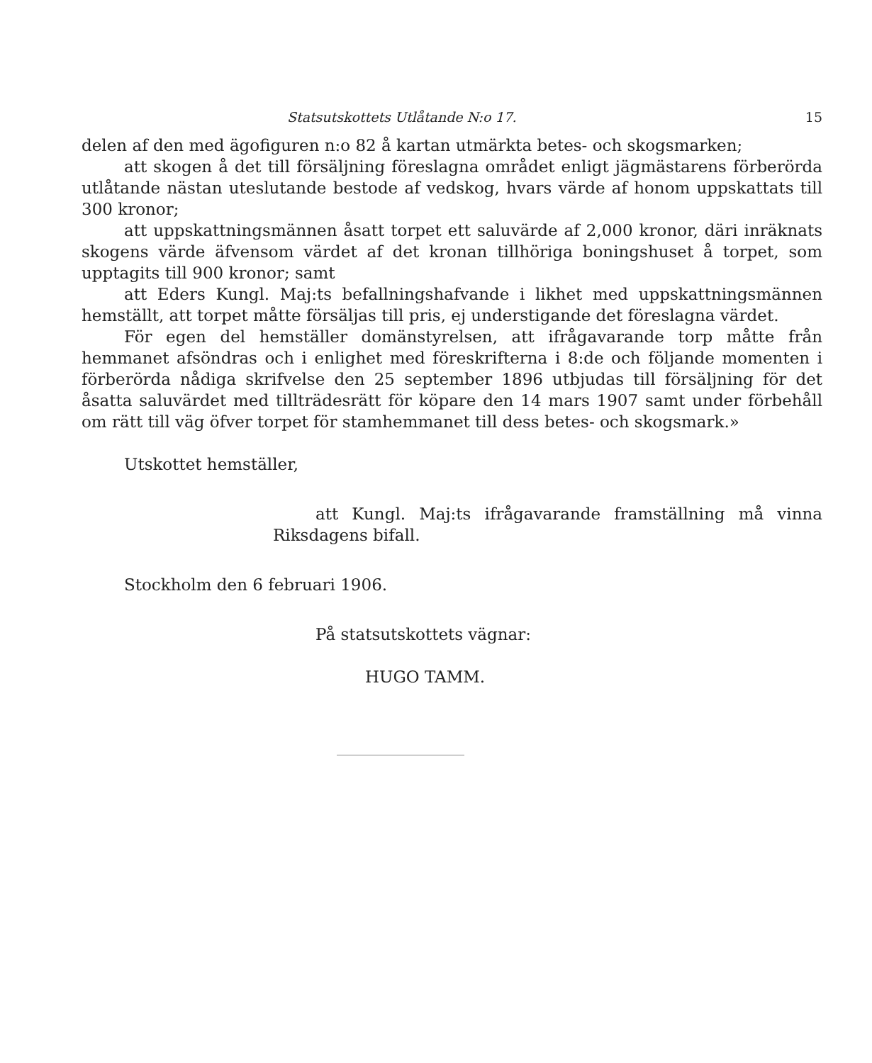Statsutskottets Utlåtande N:o 17. 15
delen af den med ägofiguren n:o 82 å kartan utmärkta betes- och skogsmarken;
att skogen å det till försäljning föreslagna området enligt jägmästarens förberörda utlåtande nästan uteslutande bestode af vedskog, hvars värde af honom uppskattats till 300 kronor;
att uppskattningsmännen åsatt torpet ett saluvärde af 2,000 kronor, däri inräknats skogens värde äfvensom värdet af det kronan tillhöriga boningshuset å torpet, som upptagits till 900 kronor; samt
att Eders Kungl. Maj:ts befallningshafvande i likhet med uppskattningsmännen hemställt, att torpet måtte försäljas till pris, ej understigande det föreslagna värdet.
För egen del hemställer domänstyrelsen, att ifrågavarande torp måtte från hemmanet afsöndras och i enlighet med föreskrifterna i 8:de och följande momenten i förberörda nådiga skrifvelse den 25 september 1896 utbjudas till försäljning för det åsatta saluvärdet med tillträdesrätt för köpare den 14 mars 1907 samt under förbehåll om rätt till väg öfver torpet för stamhemmanet till dess betes- och skogsmark.»
Utskottet hemställer,
att Kungl. Maj:ts ifrågavarande framställning må vinna Riksdagens bifall.
Stockholm den 6 februari 1906.
På statsutskottets vägnar:
HUGO TAMM.